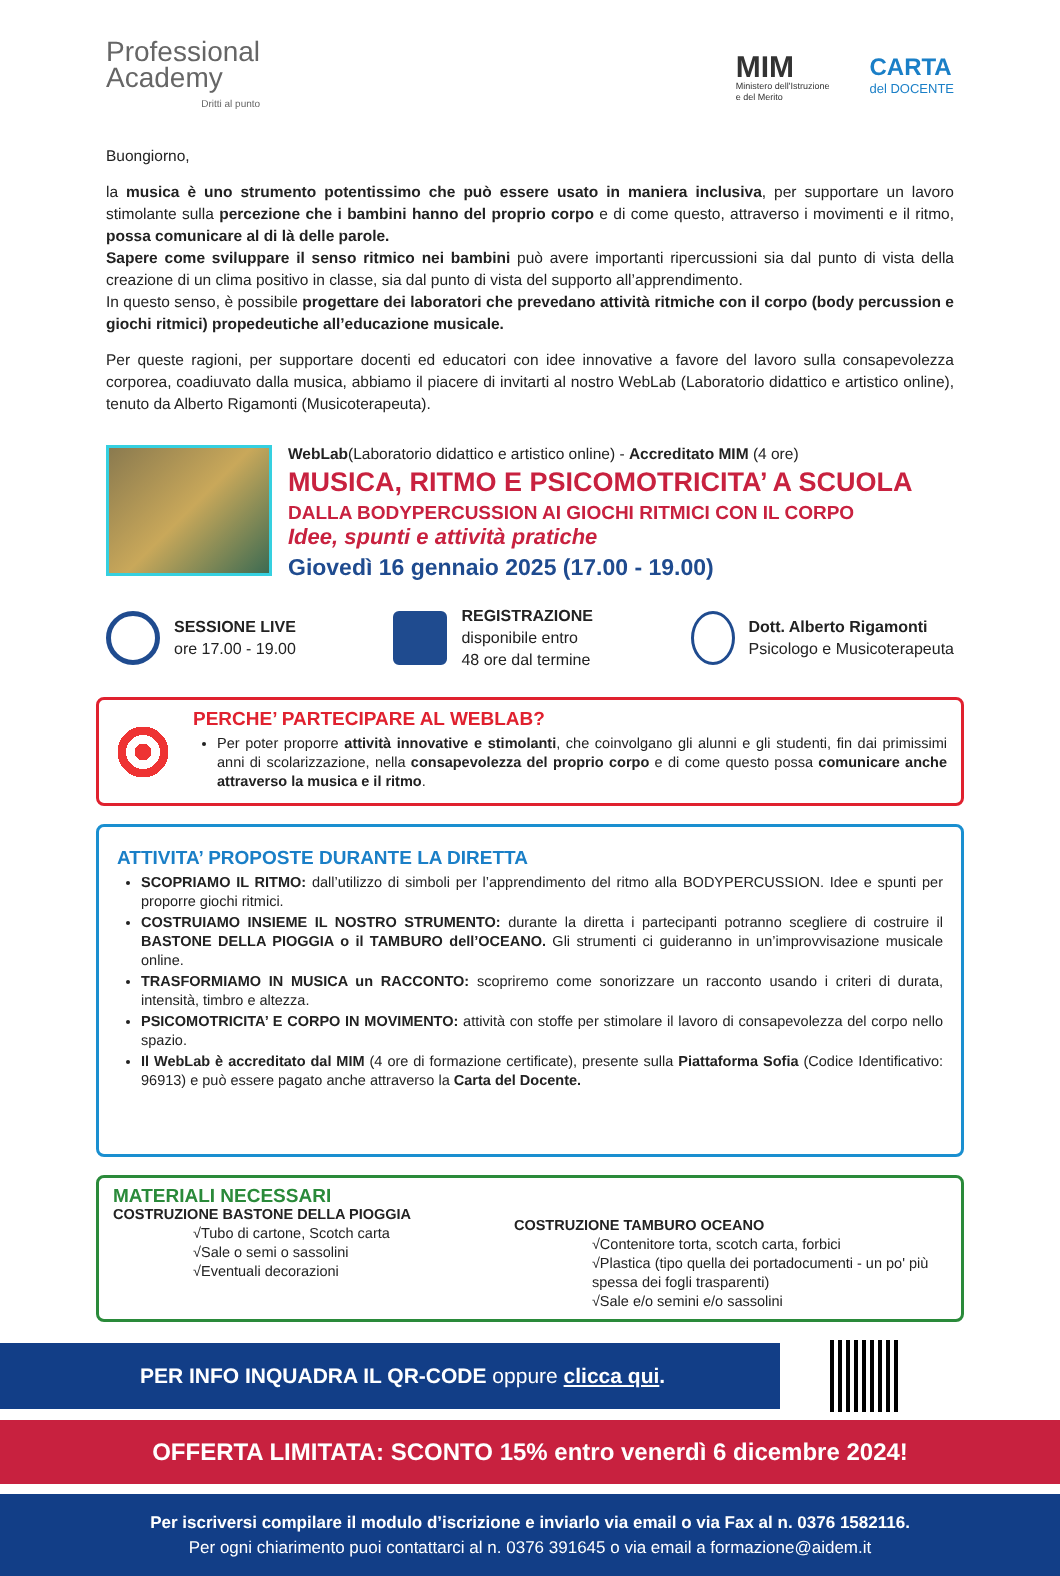Professional
Academy
Dritti al punto
MIM
Ministero dell'Istruzione
e del Merito
CARTA
del DOCENTE
Buongiorno,
la musica è uno strumento potentissimo che può essere usato in maniera inclusiva, per supportare un lavoro stimolante sulla percezione che i bambini hanno del proprio corpo e di come questo, attraverso i movimenti e il ritmo, possa comunicare al di là delle parole.
Sapere come sviluppare il senso ritmico nei bambini può avere importanti ripercussioni sia dal punto di vista della creazione di un clima positivo in classe, sia dal punto di vista del supporto all’apprendimento.
In questo senso, è possibile progettare dei laboratori che prevedano attività ritmiche con il corpo (body percussion e giochi ritmici) propedeutiche all’educazione musicale.
Per queste ragioni, per supportare docenti ed educatori con idee innovative a favore del lavoro sulla consapevolezza corporea, coadiuvato dalla musica, abbiamo il piacere di invitarti al nostro WebLab (Laboratorio didattico e artistico online), tenuto da Alberto Rigamonti (Musicoterapeuta).
WebLab(Laboratorio didattico e artistico online) - Accreditato MIM (4 ore)
MUSICA, RITMO E PSICOMOTRICITA’ A SCUOLA
DALLA BODYPERCUSSION AI GIOCHI RITMICI CON IL CORPO
Idee, spunti e attività pratiche
Giovedì 16 gennaio 2025 (17.00 - 19.00)
SESSIONE LIVE
ore 17.00 - 19.00
REGISTRAZIONE
disponibile entro
48 ore dal termine
Dott. Alberto Rigamonti
Psicologo e Musicoterapeuta
PERCHE’ PARTECIPARE AL WEBLAB?
Per poter proporre attività innovative e stimolanti, che coinvolgano gli alunni e gli studenti, fin dai primissimi anni di scolarizzazione, nella consapevolezza del proprio corpo e di come questo possa comunicare anche attraverso la musica e il ritmo.
ATTIVITA’ PROPOSTE DURANTE LA DIRETTA
SCOPRIAMO IL RITMO: dall’utilizzo di simboli per l’apprendimento del ritmo alla BODYPERCUSSION. Idee e spunti per proporre giochi ritmici.
COSTRUIAMO INSIEME IL NOSTRO STRUMENTO: durante la diretta i partecipanti potranno scegliere di costruire il BASTONE DELLA PIOGGIA o il TAMBURO dell’OCEANO. Gli strumenti ci guideranno in un’improvvisazione musicale online.
TRASFORMIAMO IN MUSICA un RACCONTO: scopriremo come sonorizzare un racconto usando i criteri di durata, intensità, timbro e altezza.
PSICOMOTRICITA’ E CORPO IN MOVIMENTO: attività con stoffe per stimolare il lavoro di consapevolezza del corpo nello spazio.
Il WebLab è accreditato dal MIM (4 ore di formazione certificate), presente sulla Piattaforma Sofia (Codice Identificativo: 96913) e può essere pagato anche attraverso la Carta del Docente.
MATERIALI NECESSARI
COSTRUZIONE BASTONE DELLA PIOGGIA
√Tubo di cartone, Scotch carta
√Sale o semi o sassolini
√Eventuali decorazioni
COSTRUZIONE TAMBURO OCEANO
√Contenitore torta, scotch carta, forbici
√Plastica (tipo quella dei portadocumenti - un po' più spessa dei fogli trasparenti)
√Sale e/o semini e/o sassolini
PER INFO INQUADRA IL QR-CODE oppure clicca qui.
OFFERTA LIMITATA: SCONTO 15% entro venerdì 6 dicembre 2024!
Per iscriversi compilare il modulo d’iscrizione e inviarlo via email o via Fax al n. 0376 1582116.
Per ogni chiarimento puoi contattarci al n. 0376 391645 o via email a formazione@aidem.it